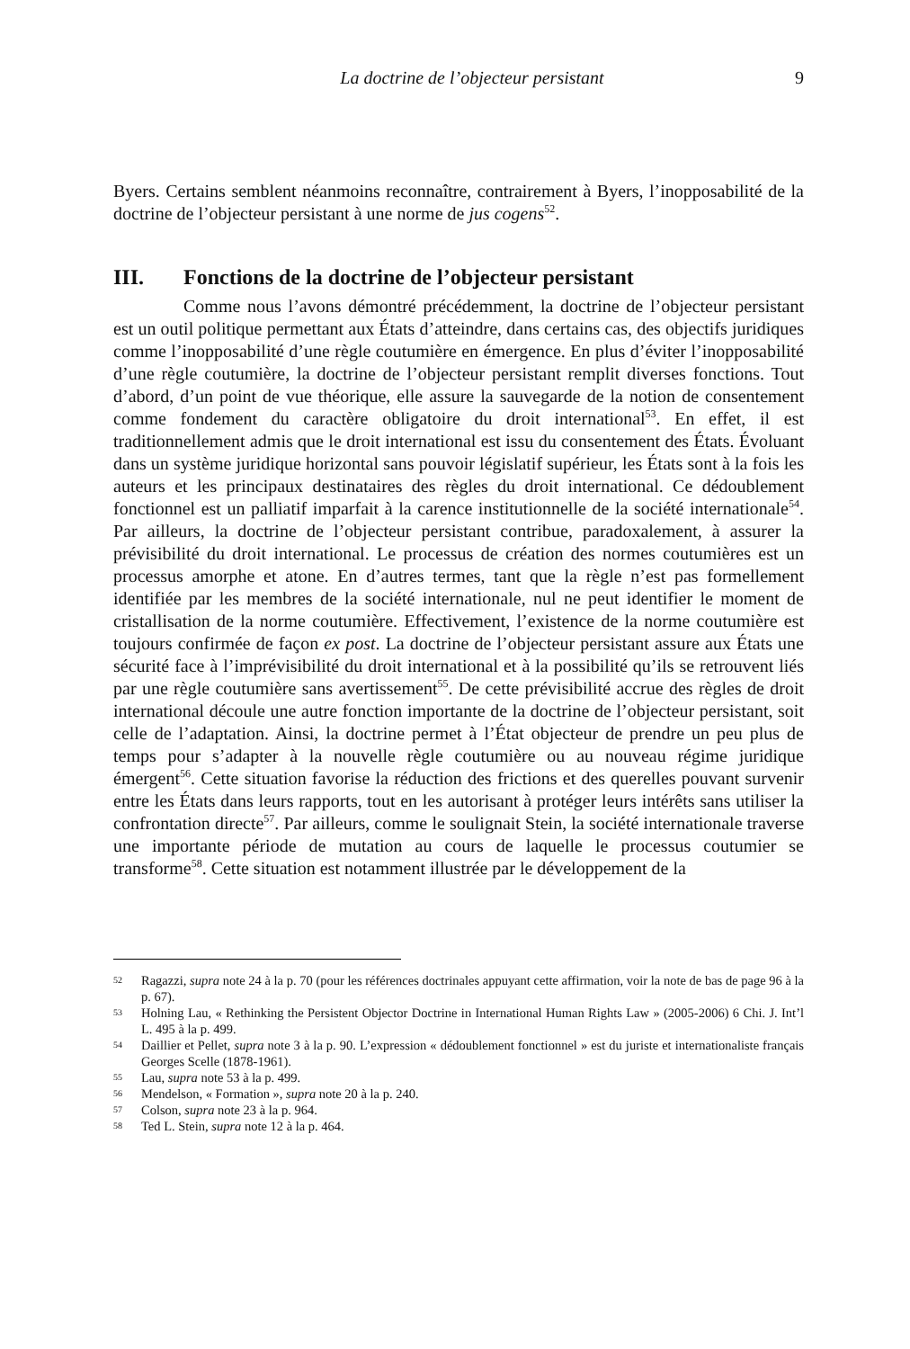La doctrine de l’objecteur persistant 9
Byers. Certains semblent néanmoins reconnaître, contrairement à Byers, l’inopposabilité de la doctrine de l’objecteur persistant à une norme de jus cogens<sup>52</sup>.
III. Fonctions de la doctrine de l’objecteur persistant
Comme nous l’avons démontré précédemment, la doctrine de l’objecteur persistant est un outil politique permettant aux États d’atteindre, dans certains cas, des objectifs juridiques comme l’inopposabilité d’une règle coutumière en émergence. En plus d’éviter l’inopposabilité d’une règle coutumière, la doctrine de l’objecteur persistant remplit diverses fonctions. Tout d’abord, d’un point de vue théorique, elle assure la sauvegarde de la notion de consentement comme fondement du caractère obligatoire du droit international<sup>53</sup>. En effet, il est traditionnellement admis que le droit international est issu du consentement des États. Évoluant dans un système juridique horizontal sans pouvoir législatif supérieur, les États sont à la fois les auteurs et les principaux destinataires des règles du droit international. Ce dédoublement fonctionnel est un palliatif imparfait à la carence institutionnelle de la société internationale<sup>54</sup>. Par ailleurs, la doctrine de l’objecteur persistant contribue, paradoxalement, à assurer la prévisibilité du droit international. Le processus de création des normes coutumières est un processus amorphe et atone. En d’autres termes, tant que la règle n’est pas formellement identifiée par les membres de la société internationale, nul ne peut identifier le moment de cristallisation de la norme coutumière. Effectivement, l’existence de la norme coutumière est toujours confirmée de façon ex post. La doctrine de l’objecteur persistant assure aux États une sécurité face à l’imprévisibilité du droit international et à la possibilité qu’ils se retrouvent liés par une règle coutumière sans avertissement<sup>55</sup>. De cette prévisibilité accrue des règles de droit international découle une autre fonction importante de la doctrine de l’objecteur persistant, soit celle de l’adaptation. Ainsi, la doctrine permet à l’État objecteur de prendre un peu plus de temps pour s’adapter à la nouvelle règle coutumière ou au nouveau régime juridique émergent<sup>56</sup>. Cette situation favorise la réduction des frictions et des querelles pouvant survenir entre les États dans leurs rapports, tout en les autorisant à protéger leurs intérêts sans utiliser la confrontation directe<sup>57</sup>. Par ailleurs, comme le soulignait Stein, la société internationale traverse une importante période de mutation au cours de laquelle le processus coutumier se transforme<sup>58</sup>. Cette situation est notamment illustrée par le développement de la
52 Ragazzi, supra note 24 à la p. 70 (pour les références doctrinales appuyant cette affirmation, voir la note de bas de page 96 à la p. 67).
53 Holning Lau, « Rethinking the Persistent Objector Doctrine in International Human Rights Law » (2005-2006) 6 Chi. J. Int’l L. 495 à la p. 499.
54 Daillier et Pellet, supra note 3 à la p. 90. L’expression « dédoublement fonctionnel » est du juriste et internationaliste français Georges Scelle (1878-1961).
55 Lau, supra note 53 à la p. 499.
56 Mendelson, « Formation », supra note 20 à la p. 240.
57 Colson, supra note 23 à la p. 964.
58 Ted L. Stein, supra note 12 à la p. 464.